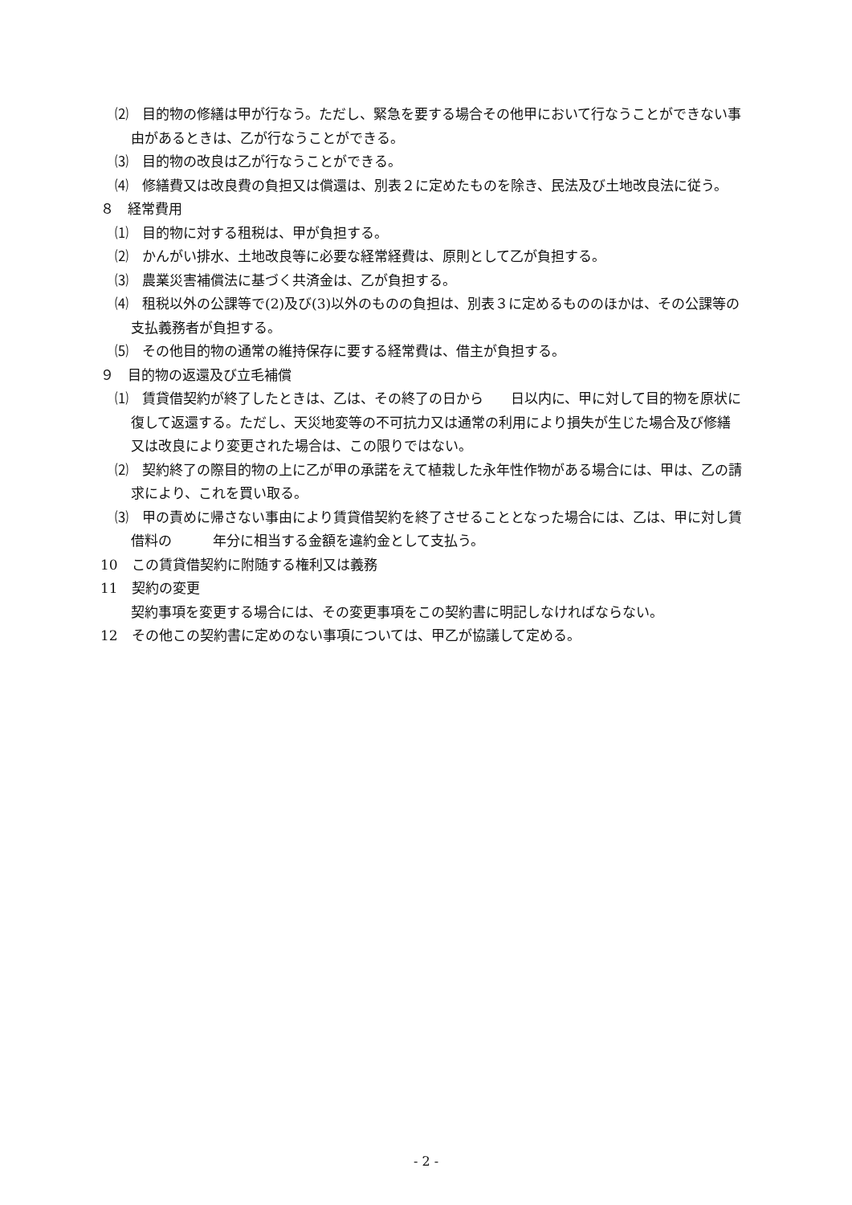⑵　目的物の修繕は甲が行なう。ただし、緊急を要する場合その他甲において行なうことができない事由があるときは、乙が行なうことができる。
⑶　目的物の改良は乙が行なうことができる。
⑷　修繕費又は改良費の負担又は償還は、別表２に定めたものを除き、民法及び土地改良法に従う。
８　経常費用
⑴　目的物に対する租税は、甲が負担する。
⑵　かんがい排水、土地改良等に必要な経常経費は、原則として乙が負担する。
⑶　農業災害補償法に基づく共済金は、乙が負担する。
⑷　租税以外の公課等で(2)及び(3)以外のものの負担は、別表３に定めるもののほかは、その公課等の支払義務者が負担する。
⑸　その他目的物の通常の維持保存に要する経常費は、借主が負担する。
９　目的物の返還及び立毛補償
⑴　賃貸借契約が終了したときは、乙は、その終了の日から　　日以内に、甲に対して目的物を原状に復して返還する。ただし、天災地変等の不可抗力又は通常の利用により損失が生じた場合及び修繕又は改良により変更された場合は、この限りではない。
⑵　契約終了の際目的物の上に乙が甲の承諾をえて植栽した永年性作物がある場合には、甲は、乙の請求により、これを買い取る。
⑶　甲の責めに帰さない事由により賃貸借契約を終了させることとなった場合には、乙は、甲に対し賃借料の　　　年分に相当する金額を違約金として支払う。
10　この賃貸借契約に附随する権利又は義務
11　契約の変更
契約事項を変更する場合には、その変更事項をこの契約書に明記しなければならない。
12　その他この契約書に定めのない事項については、甲乙が協議して定める。
- 2 -